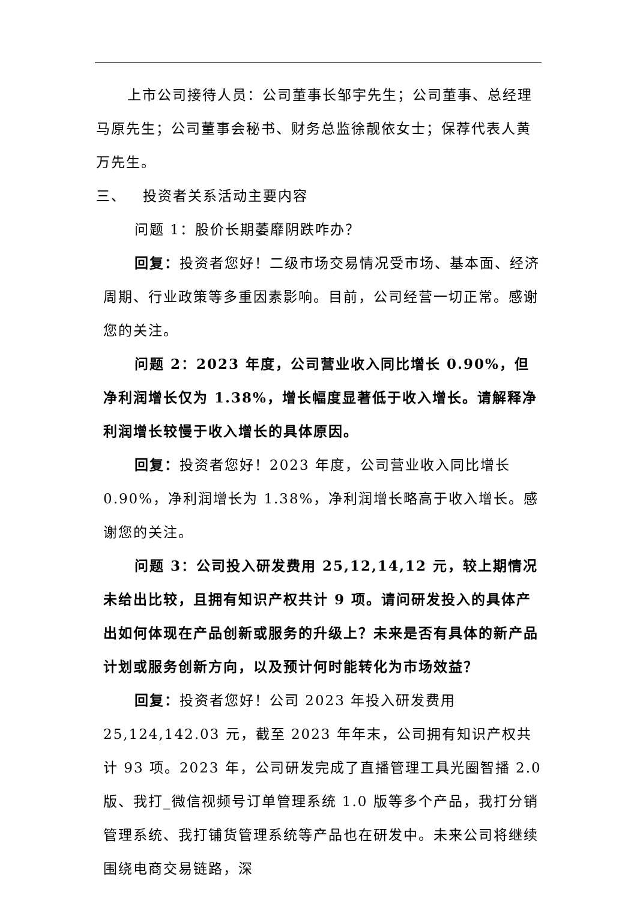上市公司接待人员：公司董事长邹宇先生；公司董事、总经理马原先生；公司董事会秘书、财务总监徐靓依女士；保荐代表人黄万先生。
三、 投资者关系活动主要内容
问题 1：股价长期萎靡阴跌咋办？
回复：投资者您好！二级市场交易情况受市场、基本面、经济周期、行业政策等多重因素影响。目前，公司经营一切正常。感谢您的关注。
问题 2：2023 年度，公司营业收入同比增长 0.90%，但净利润增长仅为 1.38%，增长幅度显著低于收入增长。请解释净利润增长较慢于收入增长的具体原因。
回复：投资者您好！2023 年度，公司营业收入同比增长 0.90%，净利润增长为 1.38%，净利润增长略高于收入增长。感谢您的关注。
问题 3：公司投入研发费用 25,12,14,12 元，较上期情况未给出比较，且拥有知识产权共计 9 项。请问研发投入的具体产出如何体现在产品创新或服务的升级上？未来是否有具体的新产品计划或服务创新方向，以及预计何时能转化为市场效益？
回复：投资者您好！公司 2023 年投入研发费用 25,124,142.03 元，截至 2023 年年末，公司拥有知识产权共计 93 项。2023 年，公司研发完成了直播管理工具光圈智播 2.0 版、我打_微信视频号订单管理系统 1.0 版等多个产品，我打分销管理系统、我打铺货管理系统等产品也在研发中。未来公司将继续围绕电商交易链路，深